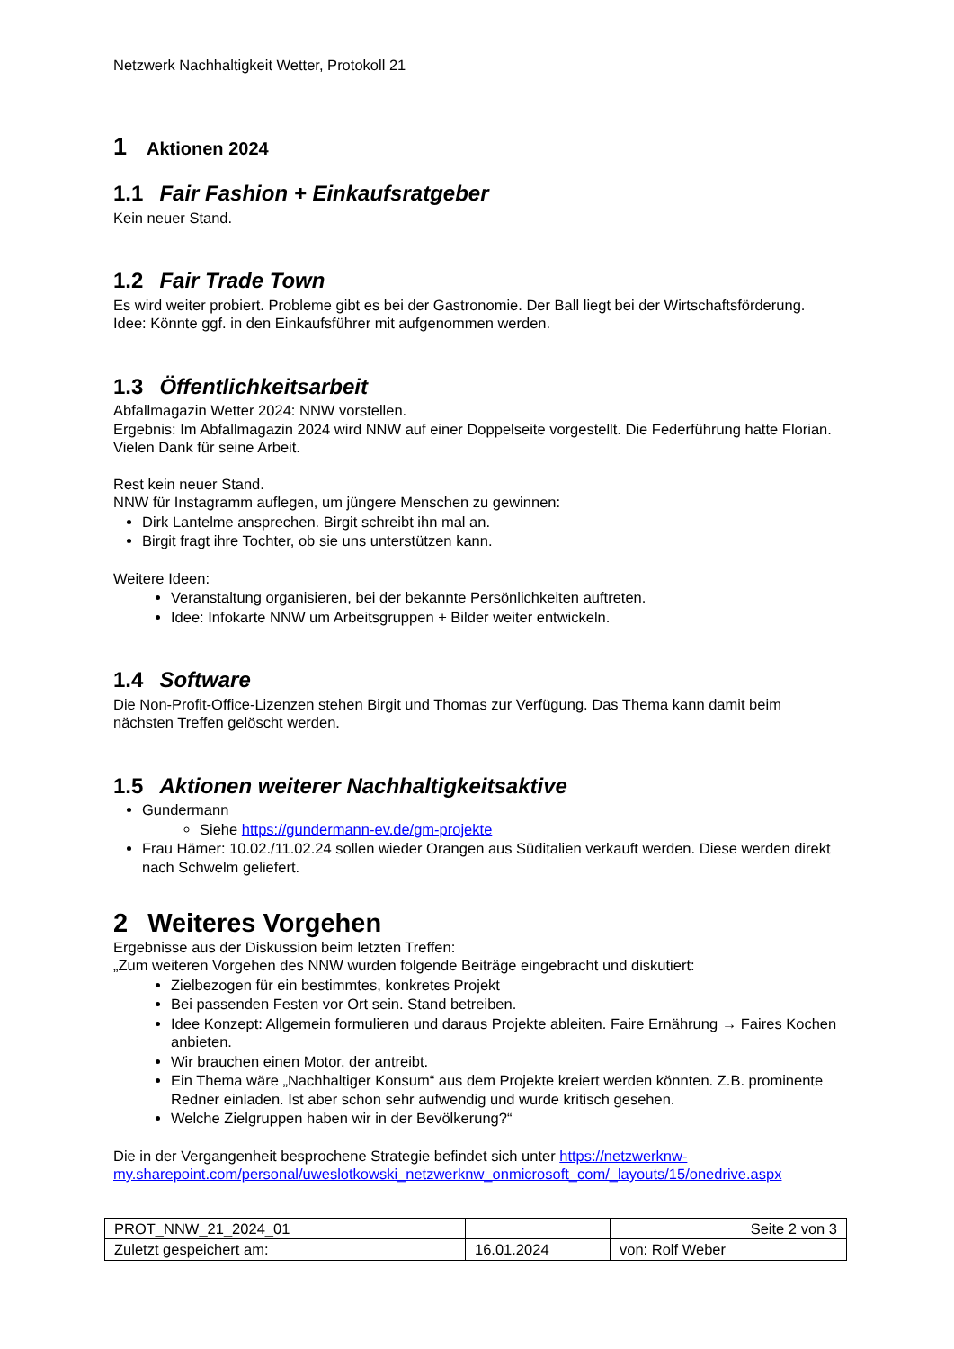Netzwerk Nachhaltigkeit Wetter, Protokoll 21
1 Aktionen 2024
1.1 Fair Fashion + Einkaufsratgeber
Kein neuer Stand.
1.2 Fair Trade Town
Es wird weiter probiert. Probleme gibt es bei der Gastronomie. Der Ball liegt bei der Wirtschaftsförderung.
Idee: Könnte ggf. in den Einkaufsführer mit aufgenommen werden.
1.3 Öffentlichkeitsarbeit
Abfallmagazin Wetter 2024: NNW vorstellen.
Ergebnis: Im Abfallmagazin 2024 wird NNW auf einer Doppelseite vorgestellt. Die Federführung hatte Florian. Vielen Dank für seine Arbeit.
Rest kein neuer Stand.
NNW für Instagramm auflegen, um jüngere Menschen zu gewinnen:
Dirk Lantelme ansprechen. Birgit schreibt ihn mal an.
Birgit fragt ihre Tochter, ob sie uns unterstützen kann.
Weitere Ideen:
Veranstaltung organisieren, bei der bekannte Persönlichkeiten auftreten.
Idee: Infokarte NNW um Arbeitsgruppen + Bilder weiter entwickeln.
1.4 Software
Die Non-Profit-Office-Lizenzen stehen Birgit und Thomas zur Verfügung. Das Thema kann damit beim nächsten Treffen gelöscht werden.
1.5 Aktionen weiterer Nachhaltigkeitsaktive
Gundermann
Siehe https://gundermann-ev.de/gm-projekte
Frau Hämer: 10.02./11.02.24 sollen wieder Orangen aus Süditalien verkauft werden. Diese werden direkt nach Schwelm geliefert.
2 Weiteres Vorgehen
Ergebnisse aus der Diskussion beim letzten Treffen:
„Zum weiteren Vorgehen des NNW wurden folgende Beiträge eingebracht und diskutiert:
Zielbezogen für ein bestimmtes, konkretes Projekt
Bei passenden Festen vor Ort sein. Stand betreiben.
Idee Konzept: Allgemein formulieren und daraus Projekte ableiten. Faire Ernährung → Faires Kochen anbieten.
Wir brauchen einen Motor, der antreibt.
Ein Thema wäre „Nachhaltiger Konsum“ aus dem Projekte kreiert werden könnten. Z.B. prominente Redner einladen. Ist aber schon sehr aufwendig und wurde kritisch gesehen.
Welche Zielgruppen haben wir in der Bevölkerung?“
Die in der Vergangenheit besprochene Strategie befindet sich unter https://netzwerknw-my.sharepoint.com/personal/uweslotkowski_netzwerknw_onmicrosoft_com/_layouts/15/onedrive.aspx
| PROT_NNW_21_2024_01 | | Seite 2 von 3 |
| Zuletzt gespeichert am: | 16.01.2024 | von: Rolf Weber |